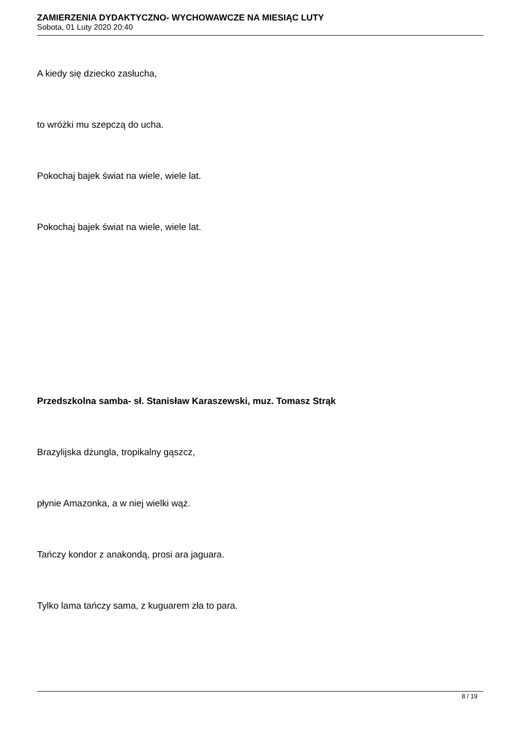ZAMIERZENIA DYDAKTYCZNO- WYCHOWAWCZE NA MIESIĄC LUTY
Sobota, 01 Luty 2020 20:40
A kiedy się dziecko zasłucha,
to wróżki mu szepczą do ucha.
Pokochaj bajek świat na wiele, wiele lat.
Pokochaj bajek świat na wiele, wiele lat.
Przedszkolna samba- sł. Stanisław Karaszewski, muz. Tomasz Strąk
Brazylijska dżungla, tropikalny gąszcz,
płynie Amazonka, a w niej wielki wąż.
Tańczy kondor z anakondą, prosi ara jaguara.
Tylko lama tańczy sama, z kuguarem zła to para.
8 / 19